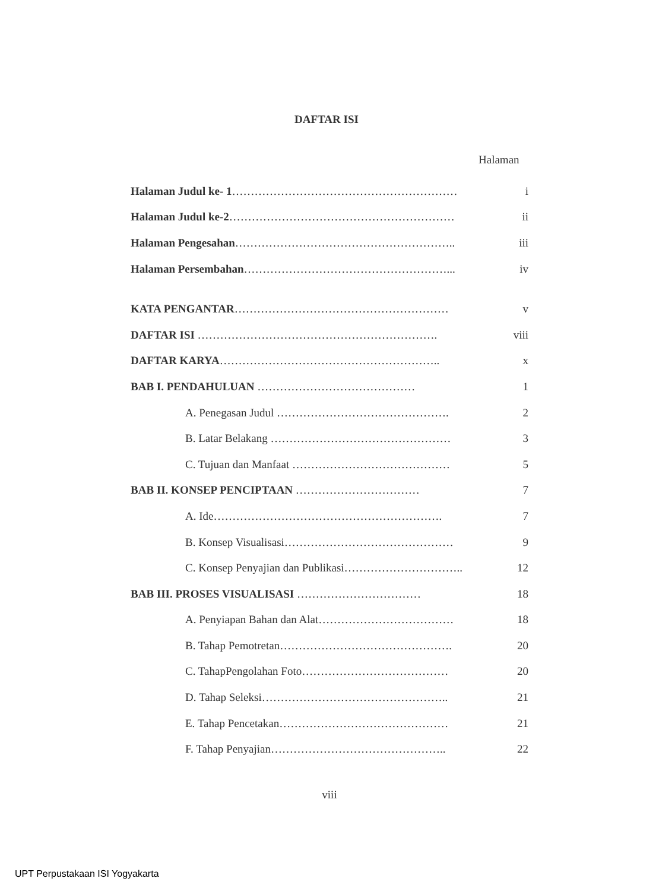DAFTAR ISI
Halaman
Halaman Judul ke- 1…………………………………………………… i
Halaman Judul ke-2…………………………………………………… ii
Halaman Pengesahan………………………………………………….. iii
Halaman Persembahan………………………………………………... iv
KATA PENGANTAR………………………………………………… v
DAFTAR ISI ………………………………………………………. viii
DAFTAR KARYA………………………………………………….. x
BAB I. PENDAHULUAN …………………………………… 1
A. Penegasan Judul ………………………………………. 2
B. Latar Belakang ………………………………………… 3
C. Tujuan dan Manfaat …………………………………… 5
BAB II. KONSEP PENCIPTAAN …………………………… 7
A. Ide……………………………………………………. 7
B. Konsep Visualisasi……………………………………… 9
C. Konsep Penyajian dan Publikasi………………………….. 12
BAB III. PROSES VISUALISASI …………………………… 18
A. Penyiapan Bahan dan Alat……………………………… 18
B. Tahap Pemotretan………………………………………. 20
C. TahapPengolahan Foto………………………………… 20
D. Tahap Seleksi………………………………………….. 21
E. Tahap Pencetakan……………………………………… 21
F. Tahap Penyajian……………………………………….. 22
viii
UPT Perpustakaan ISI Yogyakarta